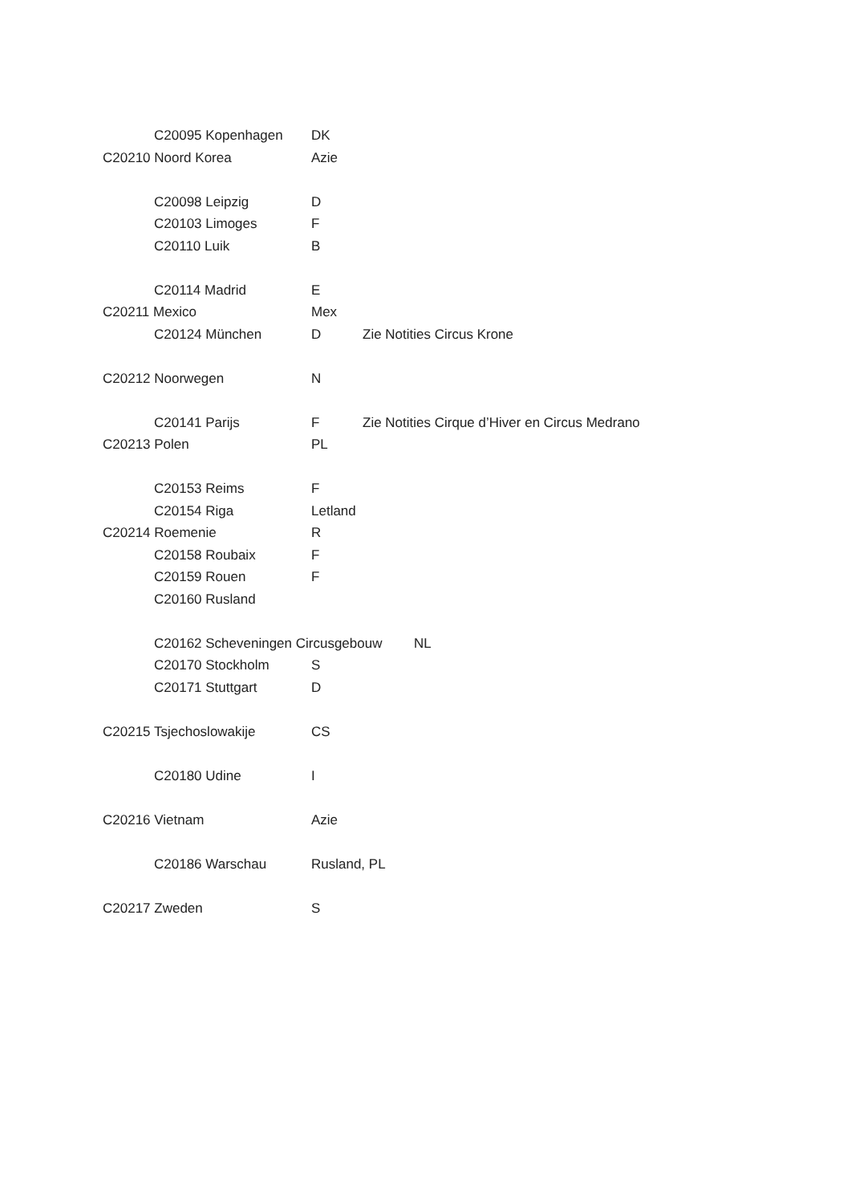C20095 Kopenhagen DK
C20210 Noord Korea Azie
C20098 Leipzig D
C20103 Limoges F
C20110 Luik B
C20114 Madrid E
C20211 Mexico Mex
C20124 München D Zie Notities Circus Krone
C20212 Noorwegen N
C20141 Parijs F Zie Notities Cirque d’Hiver en Circus Medrano
C20213 Polen PL
C20153 Reims F
C20154 Riga Letland
C20214 Roemenie R
C20158 Roubaix F
C20159 Rouen F
C20160 Rusland
C20162 Scheveningen Circusgebouw NL
C20170 Stockholm S
C20171 Stuttgart D
C20215 Tsjechoslowakije CS
C20180 Udine I
C20216 Vietnam Azie
C20186 Warschau Rusland, PL
C20217 Zweden S